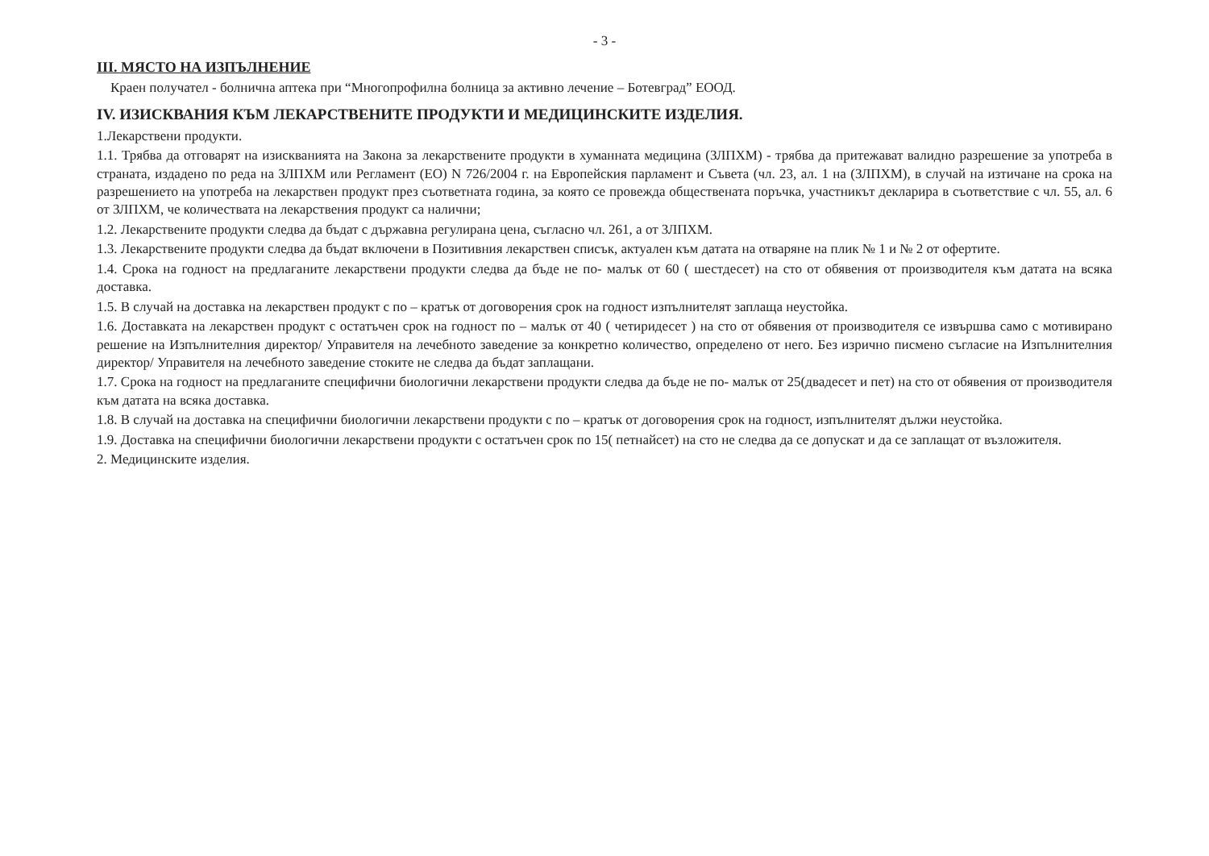- 3 -
III. МЯСТО НА ИЗПЪЛНЕНИЕ
Краен получател - болнична аптека при “Многопрофилна болница за активно лечение – Ботевград” ЕООД.
IV. ИЗИСКВАНИЯ КЪМ ЛЕКАРСТВЕНИТЕ ПРОДУКТИ И МЕДИЦИНСКИТЕ ИЗДЕЛИЯ.
1.Лекарствени продукти.
1.1. Трябва да отговарят на изискванията на Закона за лекарствените продукти в хуманната медицина (ЗЛПХМ) - трябва да притежават валидно разрешение за употреба в страната, издадено по реда на ЗЛПХМ или Регламент (ЕО) N 726/2004 г. на Европейския парламент и Съвета (чл. 23, ал. 1 на (ЗЛПХМ), в случай на изтичане на срока на разрешението на употреба на лекарствен продукт през съответната година, за която се провежда обществената поръчка, участникът декларира в съответствие с чл. 55, ал. 6 от ЗЛПХМ, че количествата на лекарствения продукт са налични;
1.2. Лекарствените продукти следва да бъдат с държавна регулирана цена, съгласно чл. 261, а от ЗЛПХМ.
1.3. Лекарствените продукти следва да бъдат включени в Позитивния лекарствен списък, актуален към датата на отваряне на плик № 1 и № 2 от офертите.
1.4. Срока на годност на предлаганите лекарствени продукти следва да бъде не по- малък от 60 ( шестдесет) на сто от обявения от производителя към датата на всяка доставка.
1.5. В случай на доставка на лекарствен продукт с по – кратък от договорения срок на годност изпълнителят заплаща неустойка.
1.6. Доставката на лекарствен продукт с остатъчен срок на годност по – малък от 40 ( четиридесет ) на сто от обявения от производителя се извършва само с мотивирано решение на Изпълнителния директор/ Управителя на лечебното заведение за конкретно количество, определено от него. Без изрично писмено съгласие на Изпълнителния директор/ Управителя на лечебното заведение стоките не следва да бъдат заплащани.
1.7. Срока на годност на предлаганите специфични биологични лекарствени продукти следва да бъде не по- малък от 25(двадесет и пет) на сто от обявения от производителя към датата на всяка доставка.
1.8. В случай на доставка на специфични биологични лекарствени продукти с по – кратък от договорения срок на годност, изпълнителят дължи неустойка.
1.9. Доставка на специфични биологични лекарствени продукти с остатъчен срок по 15( петнайсет) на сто не следва да се допускат и да се заплащат от възложителя.
2. Медицинските изделия.